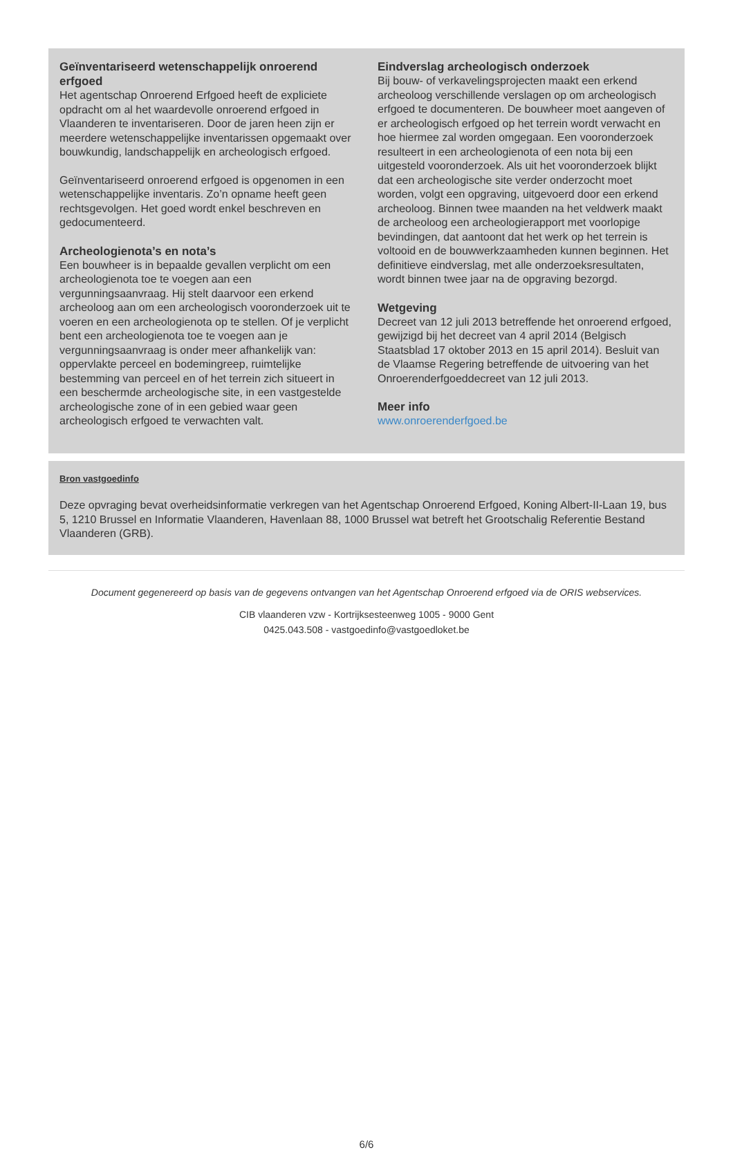Geïnventariseerd wetenschappelijk onroerend erfgoed
Het agentschap Onroerend Erfgoed heeft de expliciete opdracht om al het waardevolle onroerend erfgoed in Vlaanderen te inventariseren. Door de jaren heen zijn er meerdere wetenschappelijke inventarissen opgemaakt over bouwkundig, landschappelijk en archeologisch erfgoed.
Geïnventariseerd onroerend erfgoed is opgenomen in een wetenschappelijke inventaris. Zo’n opname heeft geen rechtsgevolgen. Het goed wordt enkel beschreven en gedocumenteerd.
Archeologienota’s en nota’s
Een bouwheer is in bepaalde gevallen verplicht om een archeologienota toe te voegen aan een vergunningsaanvraag. Hij stelt daarvoor een erkend archeoloog aan om een archeologisch vooronderzoek uit te voeren en een archeologienota op te stellen. Of je verplicht bent een archeologienota toe te voegen aan je vergunningsaanvraag is onder meer afhankelijk van: oppervlakte perceel en bodemingreep, ruimtelijke bestemming van perceel en of het terrein zich situeert in een beschermde archeologische site, in een vastgestelde archeologische zone of in een gebied waar geen archeologisch erfgoed te verwachten valt.
Eindverslag archeologisch onderzoek
Bij bouw- of verkavelingsprojecten maakt een erkend archeoloog verschillende verslagen op om archeologisch erfgoed te documenteren. De bouwheer moet aangeven of er archeologisch erfgoed op het terrein wordt verwacht en hoe hiermee zal worden omgegaan. Een vooronderzoek resulteert in een archeologienota of een nota bij een uitgesteld vooronderzoek. Als uit het vooronderzoek blijkt dat een archeologische site verder onderzocht moet worden, volgt een opgraving, uitgevoerd door een erkend archeoloog. Binnen twee maanden na het veldwerk maakt de archeoloog een archeologierapport met voorlopige bevindingen, dat aantoont dat het werk op het terrein is voltooid en de bouwwerkzaamheden kunnen beginnen. Het definitieve eindverslag, met alle onderzoeksresultaten, wordt binnen twee jaar na de opgraving bezorgd.
Wetgeving
Decreet van 12 juli 2013 betreffende het onroerend erfgoed, gewijzigd bij het decreet van 4 april 2014 (Belgisch Staatsblad 17 oktober 2013 en 15 april 2014). Besluit van de Vlaamse Regering betreffende de uitvoering van het Onroerenderfgoeddecreet van 12 juli 2013.
Meer info
www.onroerenderfgoed.be
Bron vastgoedinfo
Deze opvraging bevat overheidsinformatie verkregen van het Agentschap Onroerend Erfgoed, Koning Albert-II-Laan 19, bus 5, 1210 Brussel en Informatie Vlaanderen, Havenlaan 88, 1000 Brussel wat betreft het Grootschalig Referentie Bestand Vlaanderen (GRB).
Document gegenereerd op basis van de gegevens ontvangen van het Agentschap Onroerend erfgoed via de ORIS webservices.
CIB vlaanderen vzw - Kortrijksesteenweg 1005 - 9000 Gent
0425.043.508 - vastgoedinfo@vastgoedloket.be
6/6